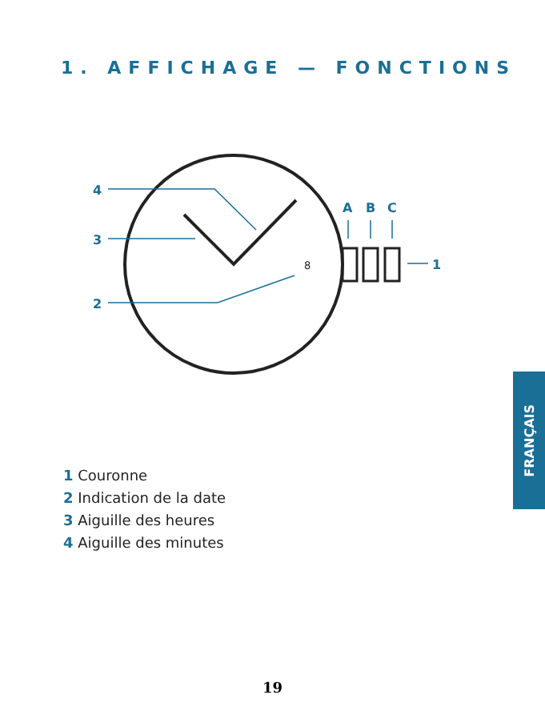1. AFFICHAGE — FONCTIONS
4
3
2
A
B
C
1
8
1 Couronne
2 Indication de la date
3 Aiguille des heures
4 Aiguille des minutes
FRANÇAIS
19